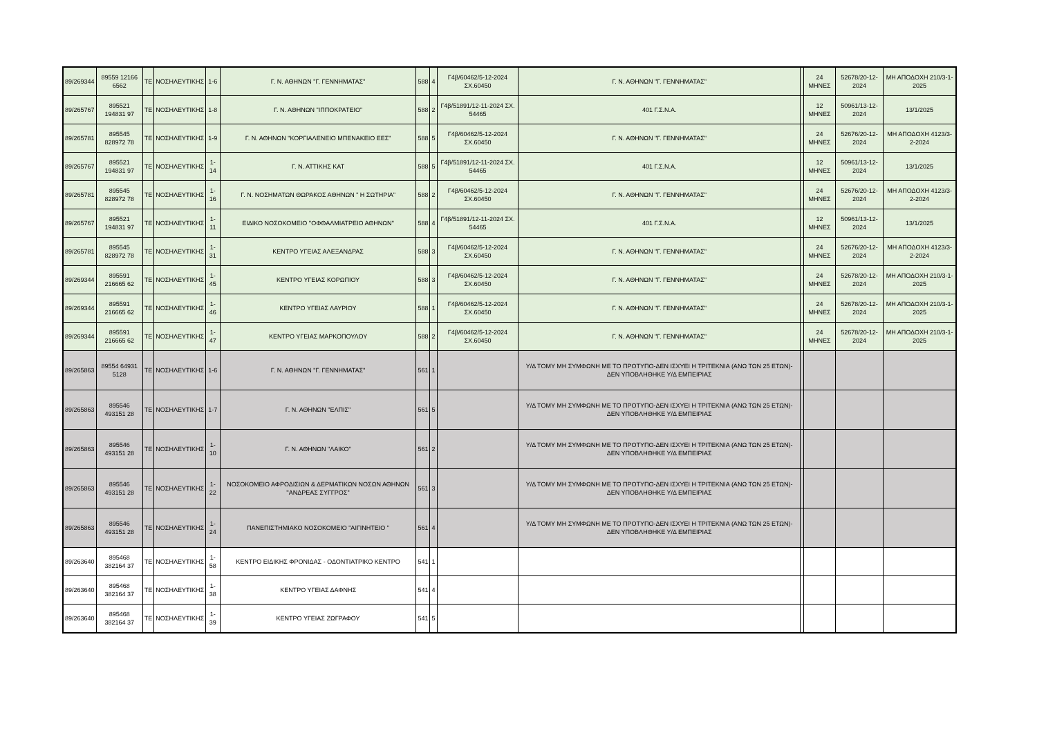| 89/269344 | 89559 12166 6562 | ΤΕ | ΝΟΣΗΛΕΥΤΙΚΗΣ | 1-6 | Γ. Ν. ΑΘΗΝΩΝ "Γ. ΓΕΝΝΗΜΑΤΑΣ" | 588 | 4 | Γ4β/60462/5-12-2024 ΣΧ.60450 | Γ. Ν. ΑΘΗΝΩΝ "Γ. ΓΕΝΝΗΜΑΤΑΣ" | | 24 ΜΗΝΕΣ | 52678/20-12-2024 | ΜΗ ΑΠΟΔΟΧΗ 210/3-1-2025 |
| 89/265767 | 895521 194831 97 | ΤΕ | ΝΟΣΗΛΕΥΤΙΚΗΣ | 1-8 | Γ. Ν. ΑΘΗΝΩΝ "ΙΠΠΟΚΡΑΤΕΙΟ" | 588 | 2 | Γ4β/51891/12-11-2024 ΣΧ. 54465 | 401 Γ.Σ.Ν.Α. | | 12 ΜΗΝΕΣ | 50961/13-12-2024 | 13/1/2025 |
| 89/265781 | 895545 828972 78 | ΤΕ | ΝΟΣΗΛΕΥΤΙΚΗΣ | 1-9 | Γ. Ν. ΑΘΗΝΩΝ "ΚΟΡΓΙΑΛΕΝΕΙΟ ΜΠΕΝΑΚΕΙΟ ΕΕΣ" | 588 | 5 | Γ4β/60462/5-12-2024 ΣΧ.60450 | Γ. Ν. ΑΘΗΝΩΝ "Γ. ΓΕΝΝΗΜΑΤΑΣ" | | 24 ΜΗΝΕΣ | 52676/20-12-2024 | ΜΗ ΑΠΟΔΟΧΗ 4123/3-2-2024 |
| 89/265767 | 895521 194831 97 | ΤΕ | ΝΟΣΗΛΕΥΤΙΚΗΣ | 1-14 | Γ. Ν. ΑΤΤΙΚΗΣ ΚΑΤ | 588 | 5 | Γ4β/51891/12-11-2024 ΣΧ. 54465 | 401 Γ.Σ.Ν.Α. | | 12 ΜΗΝΕΣ | 50961/13-12-2024 | 13/1/2025 |
| 89/265781 | 895545 828972 78 | ΤΕ | ΝΟΣΗΛΕΥΤΙΚΗΣ | 1-16 | Γ. Ν. ΝΟΣΗΜΑΤΩΝ ΘΩΡΑΚΟΣ ΑΘΗΝΩΝ " Η ΣΩΤΗΡΙΑ" | 588 | 2 | Γ4β/60462/5-12-2024 ΣΧ.60450 | Γ. Ν. ΑΘΗΝΩΝ "Γ. ΓΕΝΝΗΜΑΤΑΣ" | | 24 ΜΗΝΕΣ | 52676/20-12-2024 | ΜΗ ΑΠΟΔΟΧΗ 4123/3-2-2024 |
| 89/265767 | 895521 194831 97 | ΤΕ | ΝΟΣΗΛΕΥΤΙΚΗΣ | 1-11 | ΕΙΔΙΚΟ ΝΟΣΟΚΟΜΕΙΟ ''ΟΦΘΑΛΜΙΑΤΡΕΙΟ ΑΘΗΝΩΝ'' | 588 | 4 | Γ4β/51891/12-11-2024 ΣΧ. 54465 | 401 Γ.Σ.Ν.Α. | | 12 ΜΗΝΕΣ | 50961/13-12-2024 | 13/1/2025 |
| 89/265781 | 895545 828972 78 | ΤΕ | ΝΟΣΗΛΕΥΤΙΚΗΣ | 1-31 | ΚΕΝΤΡΟ ΥΓΕΙΑΣ ΑΛΕΞΑΝΔΡΑΣ | 588 | 3 | Γ4β/60462/5-12-2024 ΣΧ.60450 | Γ. Ν. ΑΘΗΝΩΝ "Γ. ΓΕΝΝΗΜΑΤΑΣ" | | 24 ΜΗΝΕΣ | 52676/20-12-2024 | ΜΗ ΑΠΟΔΟΧΗ 4123/3-2-2024 |
| 89/269344 | 895591 216665 62 | ΤΕ | ΝΟΣΗΛΕΥΤΙΚΗΣ | 1-45 | ΚΕΝΤΡΟ ΥΓΕΙΑΣ ΚΟΡΩΠΙΟΥ | 588 | 3 | Γ4β/60462/5-12-2024 ΣΧ.60450 | Γ. Ν. ΑΘΗΝΩΝ "Γ. ΓΕΝΝΗΜΑΤΑΣ" | | 24 ΜΗΝΕΣ | 52678/20-12-2024 | ΜΗ ΑΠΟΔΟΧΗ 210/3-1-2025 |
| 89/269344 | 895591 216665 62 | ΤΕ | ΝΟΣΗΛΕΥΤΙΚΗΣ | 1-46 | ΚΕΝΤΡΟ ΥΓΕΙΑΣ ΛΑΥΡΙΟΥ | 588 | 1 | Γ4β/60462/5-12-2024 ΣΧ.60450 | Γ. Ν. ΑΘΗΝΩΝ "Γ. ΓΕΝΝΗΜΑΤΑΣ" | | 24 ΜΗΝΕΣ | 52678/20-12-2024 | ΜΗ ΑΠΟΔΟΧΗ 210/3-1-2025 |
| 89/269344 | 895591 216665 62 | ΤΕ | ΝΟΣΗΛΕΥΤΙΚΗΣ | 1-47 | ΚΕΝΤΡΟ ΥΓΕΙΑΣ ΜΑΡΚΟΠΟΥΛΟΥ | 588 | 2 | Γ4β/60462/5-12-2024 ΣΧ.60450 | Γ. Ν. ΑΘΗΝΩΝ "Γ. ΓΕΝΝΗΜΑΤΑΣ" | | 24 ΜΗΝΕΣ | 52678/20-12-2024 | ΜΗ ΑΠΟΔΟΧΗ 210/3-1-2025 |
| 89/265863 | 89554 64931 5128 | ΤΕ | ΝΟΣΗΛΕΥΤΙΚΗΣ | 1-6 | Γ. Ν. ΑΘΗΝΩΝ "Γ. ΓΕΝΝΗΜΑΤΑΣ" | 561 | 1 | | Υ/Δ ΤΟΜΥ ΜΗ ΣΥΜΦΩΝΗ ΜΕ ΤΟ ΠΡΟΤΥΠΟ-ΔΕΝ ΙΣΧΥΕΙ Η ΤΡΙΤΕΚΝΙΑ (ΑΝΩ ΤΩΝ 25 ΕΤΩΝ)-ΔΕΝ ΥΠΟΒΛΗΘΗΚΕ Υ/Δ ΕΜΠΕΙΡΙΑΣ | | | | |
| 89/265863 | 895546 493151 28 | ΤΕ | ΝΟΣΗΛΕΥΤΙΚΗΣ | 1-7 | Γ. Ν. ΑΘΗΝΩΝ "ΕΛΠΙΣ" | 561 | 5 | | Υ/Δ ΤΟΜΥ ΜΗ ΣΥΜΦΩΝΗ ΜΕ ΤΟ ΠΡΟΤΥΠΟ-ΔΕΝ ΙΣΧΥΕΙ Η ΤΡΙΤΕΚΝΙΑ (ΑΝΩ ΤΩΝ 25 ΕΤΩΝ)-ΔΕΝ ΥΠΟΒΛΗΘΗΚΕ Υ/Δ ΕΜΠΕΙΡΙΑΣ | | | | |
| 89/265863 | 895546 493151 28 | ΤΕ | ΝΟΣΗΛΕΥΤΙΚΗΣ | 1-10 | Γ. Ν. ΑΘΗΝΩΝ "ΛΑΙΚΟ" | 561 | 2 | | Υ/Δ ΤΟΜΥ ΜΗ ΣΥΜΦΩΝΗ ΜΕ ΤΟ ΠΡΟΤΥΠΟ-ΔΕΝ ΙΣΧΥΕΙ Η ΤΡΙΤΕΚΝΙΑ (ΑΝΩ ΤΩΝ 25 ΕΤΩΝ)-ΔΕΝ ΥΠΟΒΛΗΘΗΚΕ Υ/Δ ΕΜΠΕΙΡΙΑΣ | | | | |
| 89/265863 | 895546 493151 28 | ΤΕ | ΝΟΣΗΛΕΥΤΙΚΗΣ | 1-22 | ΝΟΣΟΚΟΜΕΙΟ ΑΦΡΟΔΙΣΙΩΝ & ΔΕΡΜΑΤΙΚΩΝ ΝΟΣΩΝ ΑΘΗΝΩΝ ''ΑΝΔΡΕΑΣ ΣΥΓΓΡΟΣ'' | 561 | 3 | | Υ/Δ ΤΟΜΥ ΜΗ ΣΥΜΦΩΝΗ ΜΕ ΤΟ ΠΡΟΤΥΠΟ-ΔΕΝ ΙΣΧΥΕΙ Η ΤΡΙΤΕΚΝΙΑ (ΑΝΩ ΤΩΝ 25 ΕΤΩΝ)-ΔΕΝ ΥΠΟΒΛΗΘΗΚΕ Υ/Δ ΕΜΠΕΙΡΙΑΣ | | | | |
| 89/265863 | 895546 493151 28 | ΤΕ | ΝΟΣΗΛΕΥΤΙΚΗΣ | 1-24 | ΠΑΝΕΠΙΣΤΗΜΙΑΚΟ ΝΟΣΟΚΟΜΕΙΟ "ΑΙΓΙΝΗΤΕΙΟ " | 561 | 4 | | Υ/Δ ΤΟΜΥ ΜΗ ΣΥΜΦΩΝΗ ΜΕ ΤΟ ΠΡΟΤΥΠΟ-ΔΕΝ ΙΣΧΥΕΙ Η ΤΡΙΤΕΚΝΙΑ (ΑΝΩ ΤΩΝ 25 ΕΤΩΝ)-ΔΕΝ ΥΠΟΒΛΗΘΗΚΕ Υ/Δ ΕΜΠΕΙΡΙΑΣ | | | | |
| 89/263640 | 895468 382164 37 | ΤΕ | ΝΟΣΗΛΕΥΤΙΚΗΣ | 1-58 | ΚΕΝΤΡΟ ΕΙΔΙΚΗΣ ΦΡΟΝΙΔΑΣ - ΟΔΟΝΤΙΑΤΡΙΚΟ ΚΕΝΤΡΟ | 541 | 1 | | | | | | |
| 89/263640 | 895468 382164 37 | ΤΕ | ΝΟΣΗΛΕΥΤΙΚΗΣ | 1-38 | ΚΕΝΤΡΟ ΥΓΕΙΑΣ ΔΑΦΝΗΣ | 541 | 4 | | | | | | |
| 89/263640 | 895468 382164 37 | ΤΕ | ΝΟΣΗΛΕΥΤΙΚΗΣ | 1-39 | ΚΕΝΤΡΟ ΥΓΕΙΑΣ ΖΩΓΡΑΦΟΥ | 541 | 5 | | | | | | |